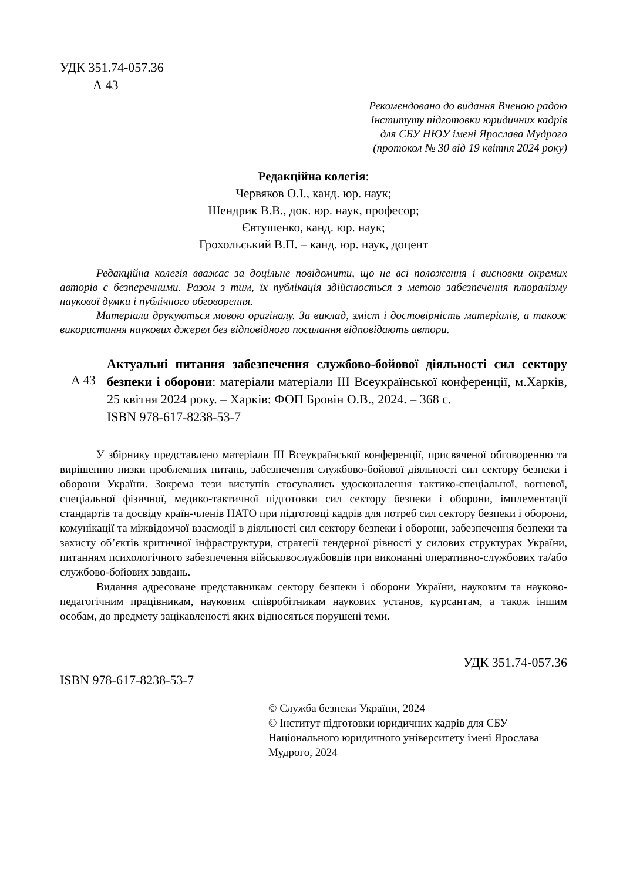УДК 351.74-057.36
А 43
Рекомендовано до видання Вченою радою
Інституту підготовки юридичних кадрів
для СБУ НЮУ імені Ярослава Мудрого
(протокол № 30 від 19 квітня 2024 року)
Редакційна колегія:
Червяков О.І., канд. юр. наук;
Шендрик В.В., док. юр. наук, професор;
Євтушенко, канд. юр. наук;
Грохольський В.П. – канд. юр. наук, доцент
Редакційна колегія вважає за доцільне повідомити, що не всі положення і висновки окремих авторів є безперечними. Разом з тим, їх публікація здійснюється з метою забезпечення плюралізму наукової думки і публічного обговорення.
Матеріали друкуються мовою оригіналу. За виклад, зміст і достовірність матеріалів, а також використання наукових джерел без відповідного посилання відповідають автори.
А 43
Актуальні питання забезпечення службово-бойової діяльності сил сектору безпеки і оборони: матеріали матеріали ІІІ Всеукраїнської конференції, м.Харків, 25 квітня 2024 року. – Харків: ФОП Бровін О.В., 2024. – 368 с.
ISBN 978-617-8238-53-7
У збірнику представлено матеріали ІІІ Всеукраїнської конференції, присвяченої обговоренню та вирішенню низки проблемних питань, забезпечення службово-бойової діяльності сил сектору безпеки і оборони України. Зокрема тези виступів стосувались удосконалення тактико-спеціальної, вогневої, спеціальної фізичної, медико-тактичної підготовки сил сектору безпеки і оборони, імплементації стандартів та досвіду країн-членів НАТО при підготовці кадрів для потреб сил сектору безпеки і оборони, комунікації та міжвідомчої взаємодії в діяльності сил сектору безпеки і оборони, забезпечення безпеки та захисту об’єктів критичної інфраструктури, стратегії гендерної рівності у силових структурах України, питанням психологічного забезпечення військовослужбовців при виконанні оперативно-службових та/або службово-бойових завдань.
Видання адресоване представникам сектору безпеки і оборони України, науковим та науково-педагогічним працівникам, науковим співробітникам наукових установ, курсантам, а також іншим особам, до предмету зацікавленості яких відносяться порушені теми.
УДК 351.74-057.36
ISBN 978-617-8238-53-7
© Служба безпеки України, 2024
© Інститут підготовки юридичних кадрів для СБУ Національного юридичного університету імені Ярослава Мудрого, 2024